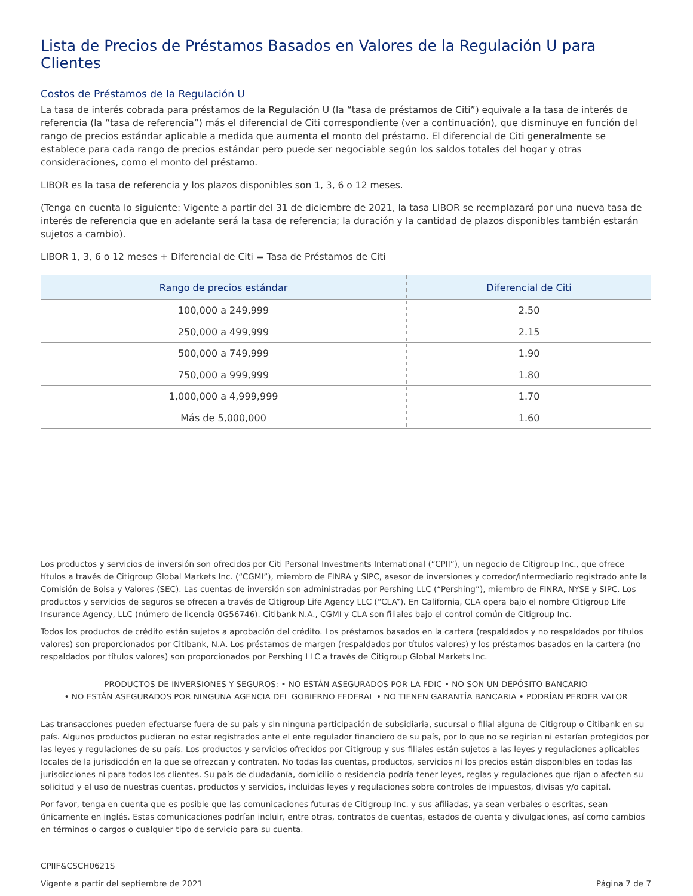Lista de Precios de Préstamos Basados en Valores de la Regulación U para Clientes
Costos de Préstamos de la Regulación U
La tasa de interés cobrada para préstamos de la Regulación U (la “tasa de préstamos de Citi”) equivale a la tasa de interés de referencia (la “tasa de referencia”) más el diferencial de Citi correspondiente (ver a continuación), que disminuye en función del rango de precios estándar aplicable a medida que aumenta el monto del préstamo. El diferencial de Citi generalmente se establece para cada rango de precios estándar pero puede ser negociable según los saldos totales del hogar y otras consideraciones, como el monto del préstamo.
LIBOR es la tasa de referencia y los plazos disponibles son 1, 3, 6 o 12 meses.
(Tenga en cuenta lo siguiente: Vigente a partir del 31 de diciembre de 2021, la tasa LIBOR se reemplazará por una nueva tasa de interés de referencia que en adelante será la tasa de referencia; la duración y la cantidad de plazos disponibles también estarán sujetos a cambio).
LIBOR 1, 3, 6 o 12 meses + Diferencial de Citi = Tasa de Préstamos de Citi
| Rango de precios estándar | Diferencial de Citi |
| --- | --- |
| 100,000 a 249,999 | 2.50 |
| 250,000 a 499,999 | 2.15 |
| 500,000 a 749,999 | 1.90 |
| 750,000 a 999,999 | 1.80 |
| 1,000,000 a 4,999,999 | 1.70 |
| Más de 5,000,000 | 1.60 |
Los productos y servicios de inversión son ofrecidos por Citi Personal Investments International (“CPII”), un negocio de Citigroup Inc., que ofrece títulos a través de Citigroup Global Markets Inc. (“CGMI”), miembro de FINRA y SIPC, asesor de inversiones y corredor/intermediario registrado ante la Comisión de Bolsa y Valores (SEC). Las cuentas de inversión son administradas por Pershing LLC (“Pershing”), miembro de FINRA, NYSE y SIPC. Los productos y servicios de seguros se ofrecen a través de Citigroup Life Agency LLC (“CLA”). En California, CLA opera bajo el nombre Citigroup Life Insurance Agency, LLC (número de licencia 0G56746). Citibank N.A., CGMI y CLA son filiales bajo el control común de Citigroup Inc.
Todos los productos de crédito están sujetos a aprobación del crédito. Los préstamos basados en la cartera (respaldados y no respaldados por títulos valores) son proporcionados por Citibank, N.A. Los préstamos de margen (respaldados por títulos valores) y los préstamos basados en la cartera (no respaldados por títulos valores) son proporcionados por Pershing LLC a través de Citigroup Global Markets Inc.
PRODUCTOS DE INVERSIONES Y SEGUROS: • NO ESTÁN ASEGURADOS POR LA FDIC • NO SON UN DEPÓSITO BANCARIO
• NO ESTÁN ASEGURADOS POR NINGUNA AGENCIA DEL GOBIERNO FEDERAL • NO TIENEN GARANTÍA BANCARIA • PODRÍAN PERDER VALOR
Las transacciones pueden efectuarse fuera de su país y sin ninguna participación de subsidiaria, sucursal o filial alguna de Citigroup o Citibank en su país. Algunos productos pudieran no estar registrados ante el ente regulador financiero de su país, por lo que no se regirían ni estarían protegidos por las leyes y regulaciones de su país. Los productos y servicios ofrecidos por Citigroup y sus filiales están sujetos a las leyes y regulaciones aplicables locales de la jurisdicción en la que se ofrezcan y contraten. No todas las cuentas, productos, servicios ni los precios están disponibles en todas las jurisdicciones ni para todos los clientes. Su país de ciudadanía, domicilio o residencia podría tener leyes, reglas y regulaciones que rijan o afecten su solicitud y el uso de nuestras cuentas, productos y servicios, incluidas leyes y regulaciones sobre controles de impuestos, divisas y/o capital.
Por favor, tenga en cuenta que es posible que las comunicaciones futuras de Citigroup Inc. y sus afiliadas, ya sean verbales o escritas, sean únicamente en inglés. Estas comunicaciones podrían incluir, entre otras, contratos de cuentas, estados de cuenta y divulgaciones, así como cambios en términos o cargos o cualquier tipo de servicio para su cuenta.
CPIIF&CSCH0621S
Vigente a partir del septiembre de 2021 Página 7 de 7